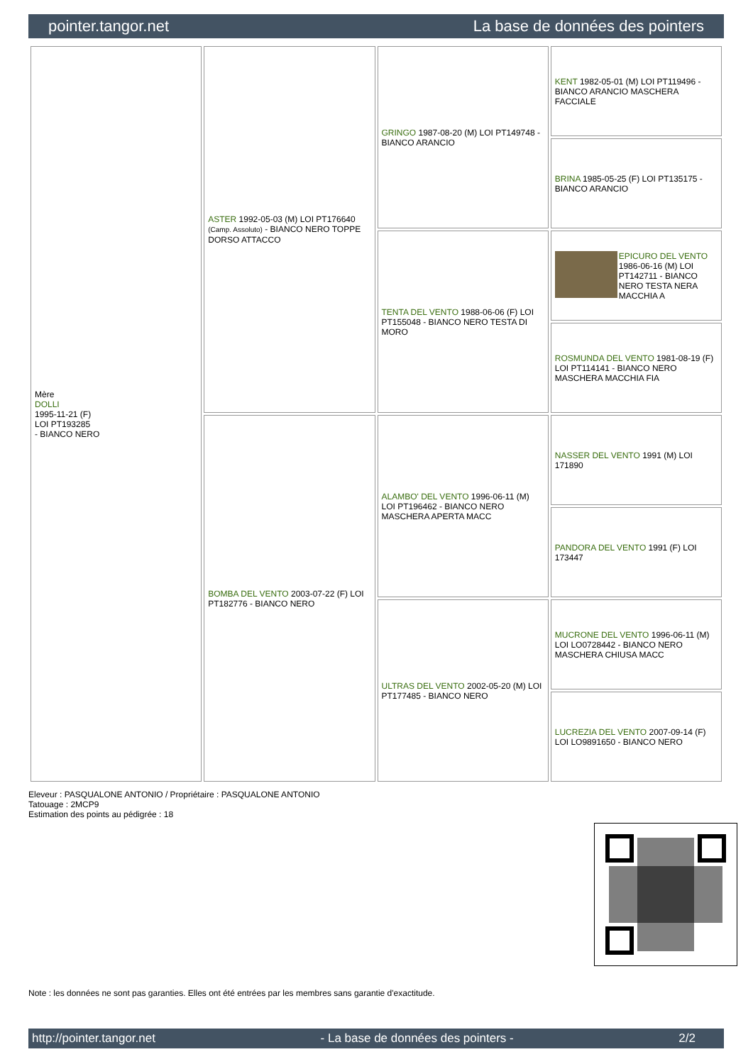pointer.tangor.net La base de données des pointers
| Mère DOLLI 1995-11-21 (F) LOI PT193285 - BIANCO NERO | ASTER 1992-05-03 (M) LOI PT176640 (Camp. Assoluto) - BIANCO NERO TOPPE DORSO ATTACCO | GRINGO 1987-08-20 (M) LOI PT149748 - BIANCO ARANCIO | KENT 1982-05-01 (M) LOI PT119496 - BIANCO ARANCIO MASCHERA FACCIALE |
| | | | BRINA 1985-05-25 (F) LOI PT135175 - BIANCO ARANCIO |
| | | TENTA DEL VENTO 1988-06-06 (F) LOI PT155048 - BIANCO NERO TESTA DI MORO | EPICURO DEL VENTO 1986-06-16 (M) LOI PT142711 - BIANCO NERO TESTA NERA MACCHIA A |
| | | | ROSMUNDA DEL VENTO 1981-08-19 (F) LOI PT114141 - BIANCO NERO MASCHERA MACCHIA FIA |
| | BOMBA DEL VENTO 2003-07-22 (F) LOI PT182776 - BIANCO NERO | ALAMBO' DEL VENTO 1996-06-11 (M) LOI PT196462 - BIANCO NERO MASCHERA APERTA MACC | NASSER DEL VENTO 1991 (M) LOI 171890 |
| | | | PANDORA DEL VENTO 1991 (F) LOI 173447 |
| | | ULTRAS DEL VENTO 2002-05-20 (M) LOI PT177485 - BIANCO NERO | MUCRONE DEL VENTO 1996-06-11 (M) LOI LO0728442 - BIANCO NERO MASCHERA CHIUSA MACC |
| | | | LUCREZIA DEL VENTO 2007-09-14 (F) LOI LO9891650 - BIANCO NERO |
Eleveur : PASQUALONE ANTONIO / Propriétaire : PASQUALONE ANTONIO
Tatouage : 2MCP9
Estimation des points au pédigrée : 18
Note : les données ne sont pas garanties. Elles ont été entrées par les membres sans garantie d'exactitude.
http://pointer.tangor.net - La base de données des pointers - 2/2